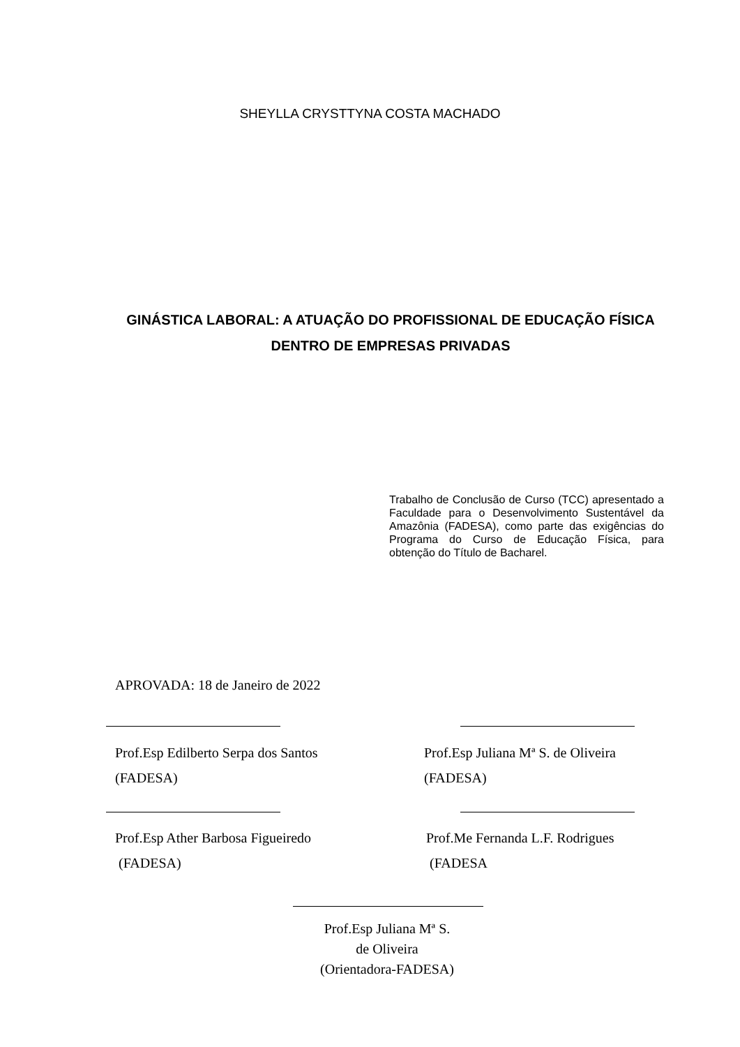SHEYLLA CRYSTTYNA COSTA MACHADO
GINÁSTICA LABORAL: A ATUAÇÃO DO PROFISSIONAL DE EDUCAÇÃO FÍSICA DENTRO DE EMPRESAS PRIVADAS
Trabalho de Conclusão de Curso (TCC) apresentado a Faculdade para o Desenvolvimento Sustentável da Amazônia (FADESA), como parte das exigências do Programa do Curso de Educação Física, para obtenção do Título de Bacharel.
APROVADA: 18 de Janeiro de 2022
Prof.Esp Edilberto Serpa dos Santos
(FADESA)
Prof.Esp Juliana Mª S. de Oliveira
(FADESA)
Prof.Esp Ather Barbosa Figueiredo
(FADESA)
Prof.Me Fernanda L.F. Rodrigues
(FADESA
Prof.Esp Juliana Mª S.
de Oliveira
(Orientadora-FADESA)